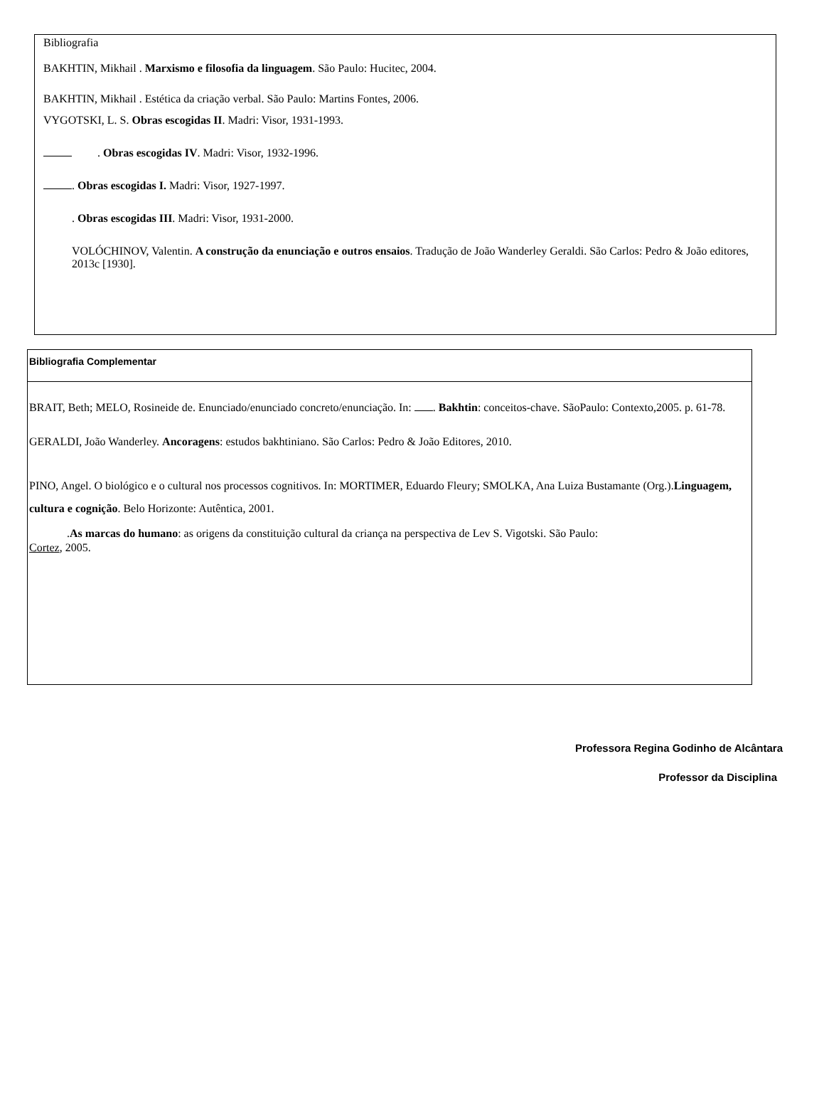Bibliografia
BAKHTIN, Mikhail . Marxismo e filosofia da linguagem. São Paulo: Hucitec, 2004.
BAKHTIN, Mikhail . Estética da criação verbal. São Paulo: Martins Fontes, 2006.
VYGOTSKI, L. S. Obras escogidas II. Madri: Visor, 1931-1993.
. Obras escogidas IV. Madri: Visor, 1932-1996.
. Obras escogidas I. Madri: Visor, 1927-1997.
. Obras escogidas III. Madri: Visor, 1931-2000.
VOLÓCHINOV, Valentin. A construção da enunciação e outros ensaios. Tradução de João Wanderley Geraldi. São Carlos: Pedro & João editores, 2013c [1930].
Bibliografia Complementar
BRAIT, Beth; MELO, Rosineide de. Enunciado/enunciado concreto/enunciação. In: . Bakhtin: conceitos-chave. SãoPaulo: Contexto,2005. p. 61-78.
GERALDI, João Wanderley. Ancoragens: estudos bakhtiniano. São Carlos: Pedro & João Editores, 2010.
PINO, Angel. O biológico e o cultural nos processos cognitivos. In: MORTIMER, Eduardo Fleury; SMOLKA, Ana Luiza Bustamante (Org.).Linguagem, cultura e cognição. Belo Horizonte: Autêntica, 2001.
.As marcas do humano: as origens da constituição cultural da criança na perspectiva de Lev S. Vigotski. São Paulo:
Cortez, 2005.
Professora Regina Godinho de Alcântara
Professor da Disciplina